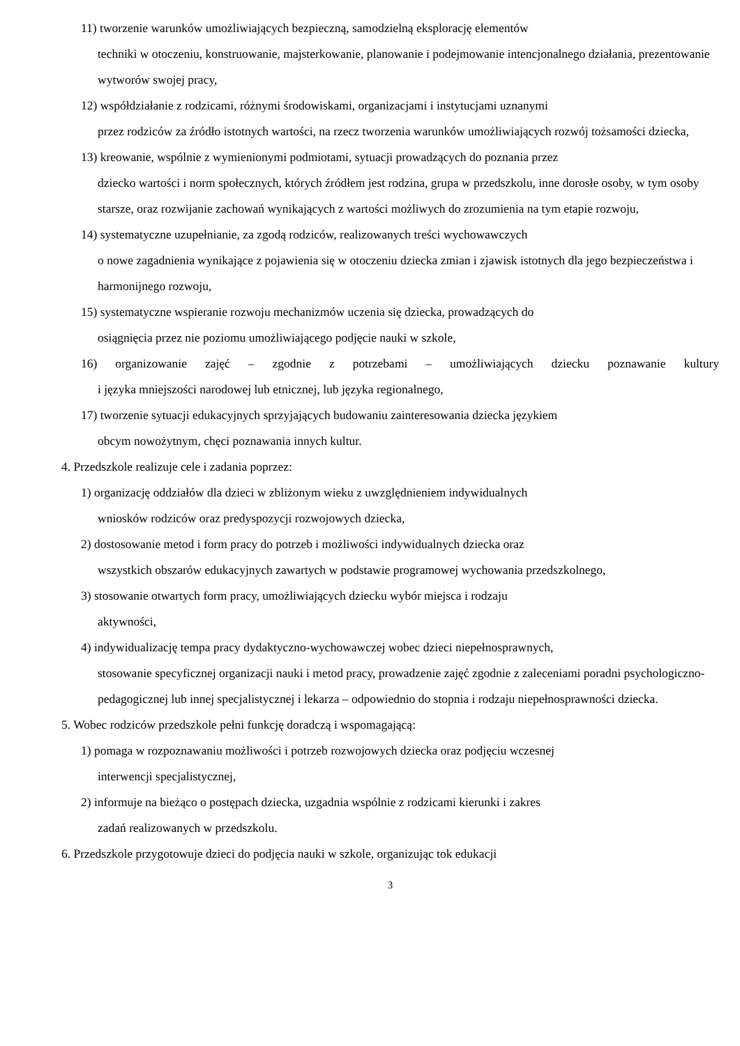11) tworzenie warunków umożliwiających bezpieczną, samodzielną eksplorację elementów
techniki w otoczeniu, konstruowanie, majsterkowanie, planowanie i podejmowanie intencjonalnego działania, prezentowanie wytworów swojej pracy,
12) współdziałanie z rodzicami, różnymi środowiskami, organizacjami i instytucjami uznanymi
przez rodziców za źródło istotnych wartości, na rzecz tworzenia warunków umożliwiających rozwój tożsamości dziecka,
13) kreowanie, wspólnie z wymienionymi podmiotami, sytuacji prowadzących do poznania przez
dziecko wartości i norm społecznych, których źródłem jest rodzina, grupa w przedszkolu, inne dorosłe osoby, w tym osoby starsze, oraz rozwijanie zachowań wynikających z wartości możliwych do zrozumienia na tym etapie rozwoju,
14) systematyczne uzupełnianie, za zgodą rodziców, realizowanych treści wychowawczych
o nowe zagadnienia wynikające z pojawienia się w otoczeniu dziecka zmian i zjawisk istotnych dla jego bezpieczeństwa i harmonijnego rozwoju,
15) systematyczne wspieranie rozwoju mechanizmów uczenia się dziecka, prowadzących do
osiągnięcia przez nie poziomu umożliwiającego podjęcie nauki w szkole,
16) organizowanie zajęć – zgodnie z potrzebami – umożliwiających dziecku poznawanie kultury
i języka mniejszości narodowej lub etnicznej, lub języka regionalnego,
17) tworzenie sytuacji edukacyjnych sprzyjających budowaniu zainteresowania dziecka językiem
obcym nowożytnym, chęci poznawania innych kultur.
4. Przedszkole realizuje cele i zadania poprzez:
1) organizację oddziałów dla dzieci w zbliżonym wieku z uwzględnieniem indywidualnych
wniosków rodziców oraz predyspozycji rozwojowych dziecka,
2) dostosowanie metod i form pracy do potrzeb i możliwości indywidualnych dziecka oraz
wszystkich obszarów edukacyjnych zawartych w podstawie programowej wychowania przedszkolnego,
3) stosowanie otwartych form pracy, umożliwiających dziecku wybór miejsca i rodzaju
aktywności,
4) indywidualizację tempa pracy dydaktyczno-wychowawczej wobec dzieci niepełnosprawnych,
stosowanie specyficznej organizacji nauki i metod pracy, prowadzenie zajęć zgodnie z zaleceniami poradni psychologiczno-pedagogicznej lub innej specjalistycznej i lekarza – odpowiednio do stopnia i rodzaju niepełnosprawności dziecka.
5. Wobec rodziców przedszkole pełni funkcję doradczą i wspomagającą:
1) pomaga w rozpoznawaniu możliwości i potrzeb rozwojowych dziecka oraz podjęciu wczesnej
interwencji specjalistycznej,
2) informuje na bieżąco o postępach dziecka, uzgadnia wspólnie z rodzicami kierunki i zakres
zadań realizowanych w przedszkolu.
6. Przedszkole przygotowuje dzieci do podjęcia nauki w szkole, organizując tok edukacji
3